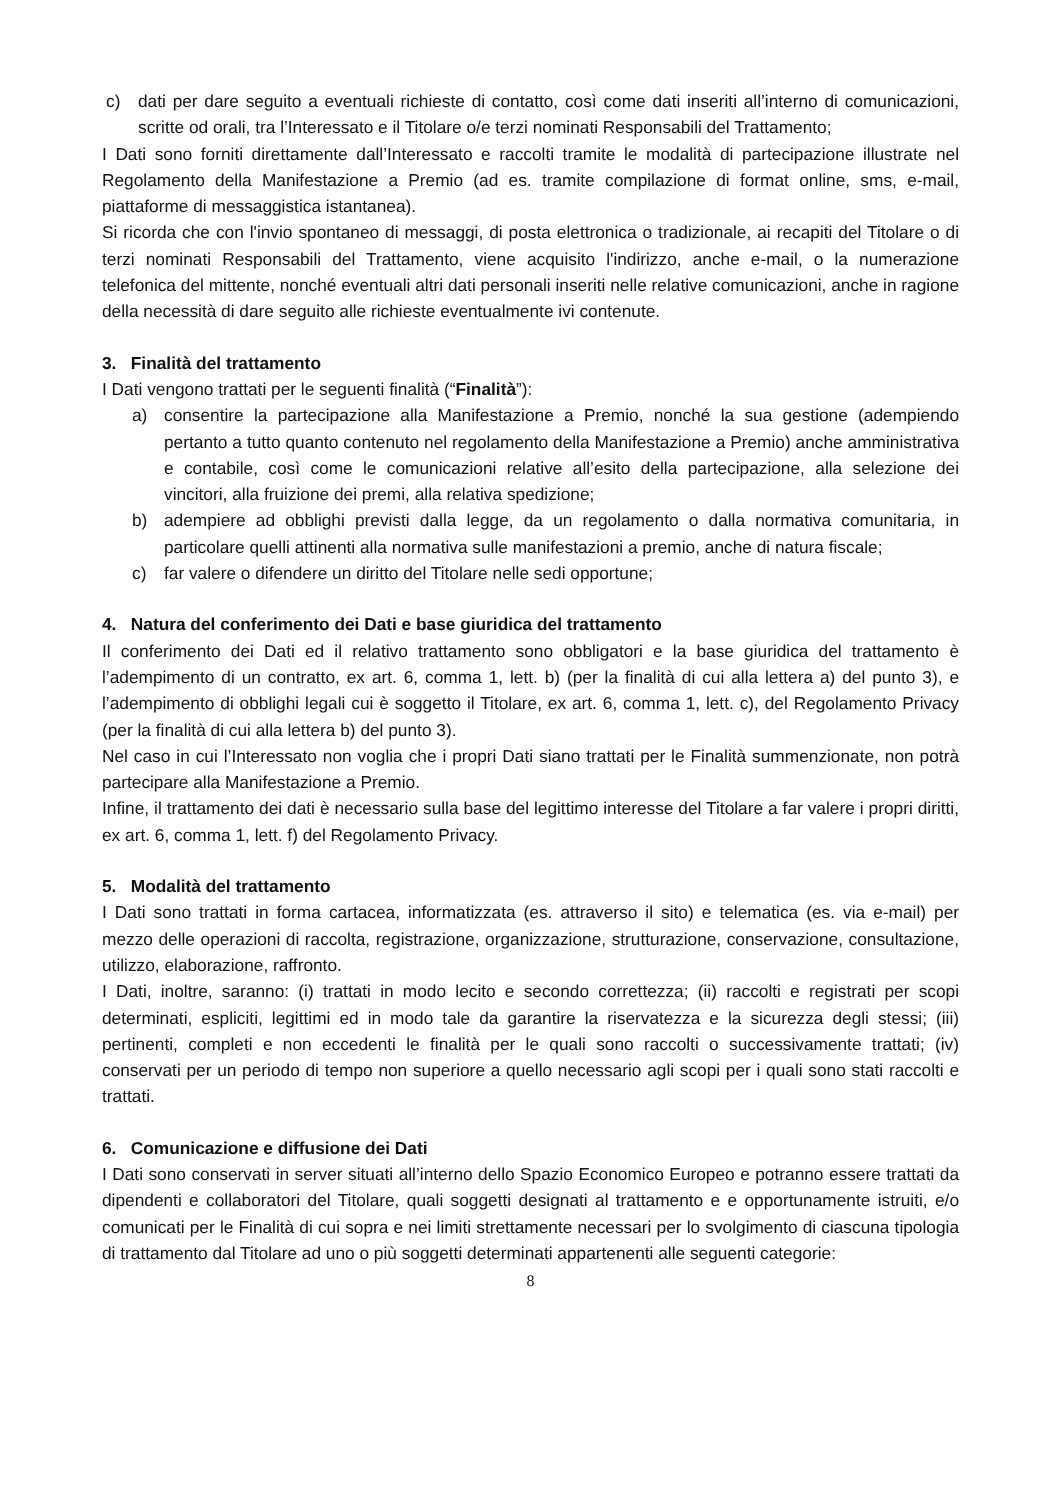c) dati per dare seguito a eventuali richieste di contatto, così come dati inseriti all’interno di comunicazioni, scritte od orali, tra l’Interessato e il Titolare o/e terzi nominati Responsabili del Trattamento;
I Dati sono forniti direttamente dall’Interessato e raccolti tramite le modalità di partecipazione illustrate nel Regolamento della Manifestazione a Premio (ad es. tramite compilazione di format online, sms, e-mail, piattaforme di messaggistica istantanea).
Si ricorda che con l'invio spontaneo di messaggi, di posta elettronica o tradizionale, ai recapiti del Titolare o di terzi nominati Responsabili del Trattamento, viene acquisito l'indirizzo, anche e-mail, o la numerazione telefonica del mittente, nonché eventuali altri dati personali inseriti nelle relative comunicazioni, anche in ragione della necessità di dare seguito alle richieste eventualmente ivi contenute.
3. Finalità del trattamento
I Dati vengono trattati per le seguenti finalità (“Finalità”):
a) consentire la partecipazione alla Manifestazione a Premio, nonché la sua gestione (adempiendo pertanto a tutto quanto contenuto nel regolamento della Manifestazione a Premio) anche amministrativa e contabile, così come le comunicazioni relative all’esito della partecipazione, alla selezione dei vincitori, alla fruizione dei premi, alla relativa spedizione;
b) adempiere ad obblighi previsti dalla legge, da un regolamento o dalla normativa comunitaria, in particolare quelli attinenti alla normativa sulle manifestazioni a premio, anche di natura fiscale;
c) far valere o difendere un diritto del Titolare nelle sedi opportune;
4. Natura del conferimento dei Dati e base giuridica del trattamento
Il conferimento dei Dati ed il relativo trattamento sono obbligatori e la base giuridica del trattamento è l’adempimento di un contratto, ex art. 6, comma 1, lett. b) (per la finalità di cui alla lettera a) del punto 3), e l’adempimento di obblighi legali cui è soggetto il Titolare, ex art. 6, comma 1, lett. c), del Regolamento Privacy (per la finalità di cui alla lettera b) del punto 3).
Nel caso in cui l’Interessato non voglia che i propri Dati siano trattati per le Finalità summenzionate, non potrà partecipare alla Manifestazione a Premio.
Infine, il trattamento dei dati è necessario sulla base del legittimo interesse del Titolare a far valere i propri diritti, ex art. 6, comma 1, lett. f) del Regolamento Privacy.
5. Modalità del trattamento
I Dati sono trattati in forma cartacea, informatizzata (es. attraverso il sito) e telematica (es. via e-mail) per mezzo delle operazioni di raccolta, registrazione, organizzazione, strutturazione, conservazione, consultazione, utilizzo, elaborazione, raffronto.
I Dati, inoltre, saranno: (i) trattati in modo lecito e secondo correttezza; (ii) raccolti e registrati per scopi determinati, espliciti, legittimi ed in modo tale da garantire la riservatezza e la sicurezza degli stessi; (iii) pertinenti, completi e non eccedenti le finalità per le quali sono raccolti o successivamente trattati; (iv) conservati per un periodo di tempo non superiore a quello necessario agli scopi per i quali sono stati raccolti e trattati.
6. Comunicazione e diffusione dei Dati
I Dati sono conservati in server situati all’interno dello Spazio Economico Europeo e potranno essere trattati da dipendenti e collaboratori del Titolare, quali soggetti designati al trattamento e e opportunamente istruiti, e/o comunicati per le Finalità di cui sopra e nei limiti strettamente necessari per lo svolgimento di ciascuna tipologia di trattamento dal Titolare ad uno o più soggetti determinati appartenenti alle seguenti categorie:
8